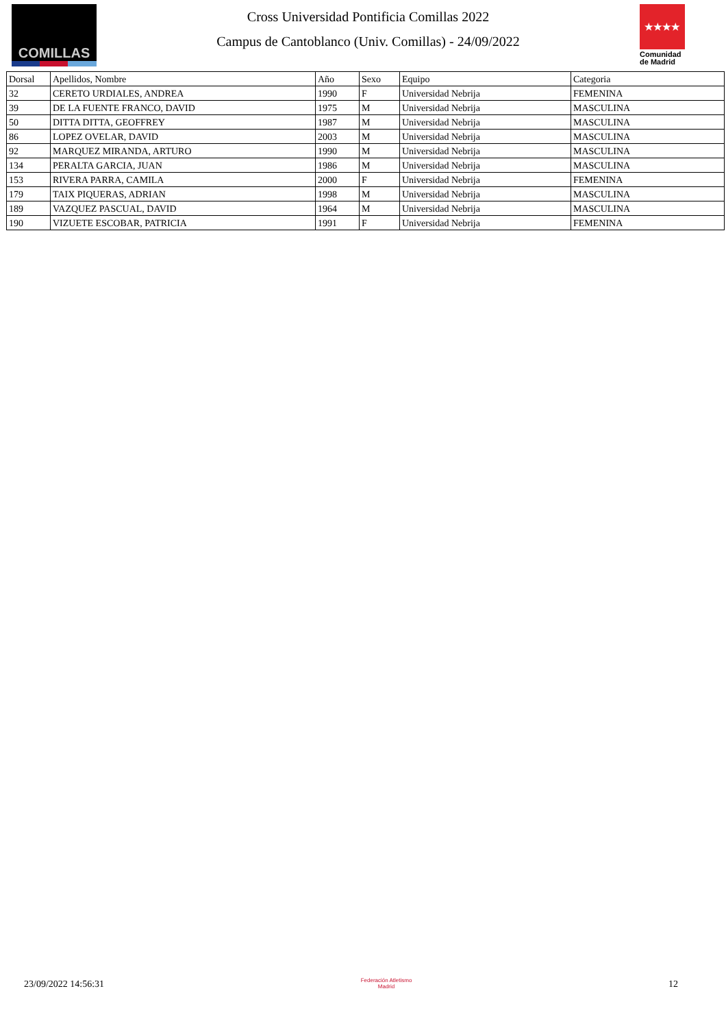COMILLAS
Cross Universidad Pontificia Comillas 2022
Campus de Cantoblanco (Univ. Comillas) - 24/09/2022
★★★★
Comunidad de Madrid
| Dorsal | Apellidos, Nombre | Año | Sexo | Equipo | Categoria |
| --- | --- | --- | --- | --- | --- |
| 32 | CERETO URDIALES, ANDREA | 1990 | F | Universidad Nebrija | FEMENINA |
| 39 | DE LA FUENTE FRANCO, DAVID | 1975 | M | Universidad Nebrija | MASCULINA |
| 50 | DITTA DITTA, GEOFFREY | 1987 | M | Universidad Nebrija | MASCULINA |
| 86 | LOPEZ OVELAR, DAVID | 2003 | M | Universidad Nebrija | MASCULINA |
| 92 | MARQUEZ MIRANDA, ARTURO | 1990 | M | Universidad Nebrija | MASCULINA |
| 134 | PERALTA GARCIA, JUAN | 1986 | M | Universidad Nebrija | MASCULINA |
| 153 | RIVERA PARRA, CAMILA | 2000 | F | Universidad Nebrija | FEMENINA |
| 179 | TAIX PIQUERAS, ADRIAN | 1998 | M | Universidad Nebrija | MASCULINA |
| 189 | VAZQUEZ PASCUAL, DAVID | 1964 | M | Universidad Nebrija | MASCULINA |
| 190 | VIZUETE ESCOBAR, PATRICIA | 1991 | F | Universidad Nebrija | FEMENINA |
23/09/2022 14:56:31
Federación Atletismo
Madrid
12